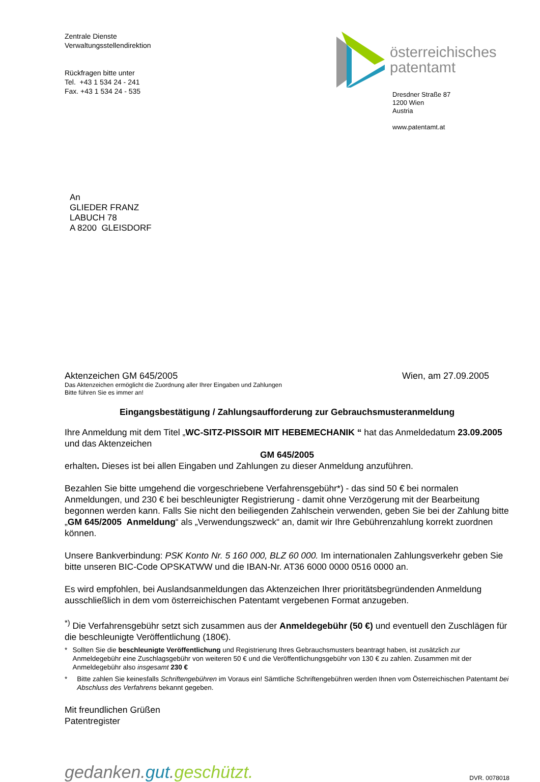Zentrale Dienste
Verwaltungsstellendirektion
Rückfragen bitte unter
Tel. +43 1 534 24 - 241
Fax. +43 1 534 24 - 535
österreichisches
patentamt
Dresdner Straße 87
1200 Wien
Austria
www.patentamt.at
An
GLIEDER FRANZ
LABUCH 78
A 8200 GLEISDORF
Aktenzeichen GM 645/2005 Wien, am 27.09.2005
Das Aktenzeichen ermöglicht die Zuordnung aller Ihrer Eingaben und Zahlungen
Bitte führen Sie es immer an!
Eingangsbestätigung / Zahlungsaufforderung zur Gebrauchsmusteranmeldung
Ihre Anmeldung mit dem Titel „WC-SITZ-PISSOIR MIT HEBEMECHANIK “ hat das Anmeldedatum 23.09.2005 und das Aktenzeichen
GM 645/2005
erhalten. Dieses ist bei allen Eingaben und Zahlungen zu dieser Anmeldung anzuführen.
Bezahlen Sie bitte umgehend die vorgeschriebene Verfahrensgebühr*) - das sind 50 € bei normalen Anmeldungen, und 230 € bei beschleunigter Registrierung - damit ohne Verzögerung mit der Bearbeitung begonnen werden kann. Falls Sie nicht den beiliegenden Zahlschein verwenden, geben Sie bei der Zahlung bitte „GM 645/2005 Anmeldung“ als „Verwendungszweck“ an, damit wir Ihre Gebührenzahlung korrekt zuordnen können.
Unsere Bankverbindung: PSK Konto Nr. 5 160 000, BLZ 60 000. Im internationalen Zahlungsverkehr geben Sie bitte unseren BIC-Code OPSKATWW und die IBAN-Nr. AT36 6000 0000 0516 0000 an.
Es wird empfohlen, bei Auslandsanmeldungen das Aktenzeichen Ihrer prioritätsbegründenden Anmeldung ausschließlich in dem vom österreichischen Patentamt vergebenen Format anzugeben.
<sup>*)</sup> Die Verfahrensgebühr setzt sich zusammen aus der Anmeldegebühr (50 €) und eventuell den Zuschlägen für die beschleunigte Veröffentlichung (180€).
* Sollten Sie die beschleunigte Veröffentlichung und Registrierung Ihres Gebrauchsmusters beantragt haben, ist zusätzlich zur Anmeldegebühr eine Zuschlagsgebühr von weiteren 50 € und die Veröffentlichungsgebühr von 130 € zu zahlen. Zusammen mit der Anmeldegebühr also insgesamt 230 €
* Bitte zahlen Sie keinesfalls Schriftengebühren im Voraus ein! Sämtliche Schriftengebühren werden Ihnen vom Österreichischen Patentamt bei Abschluss des Verfahrens bekannt gegeben.
Mit freundlichen Grüßen
Patentregister
gedanken.gut.geschützt. DVR. 0078018